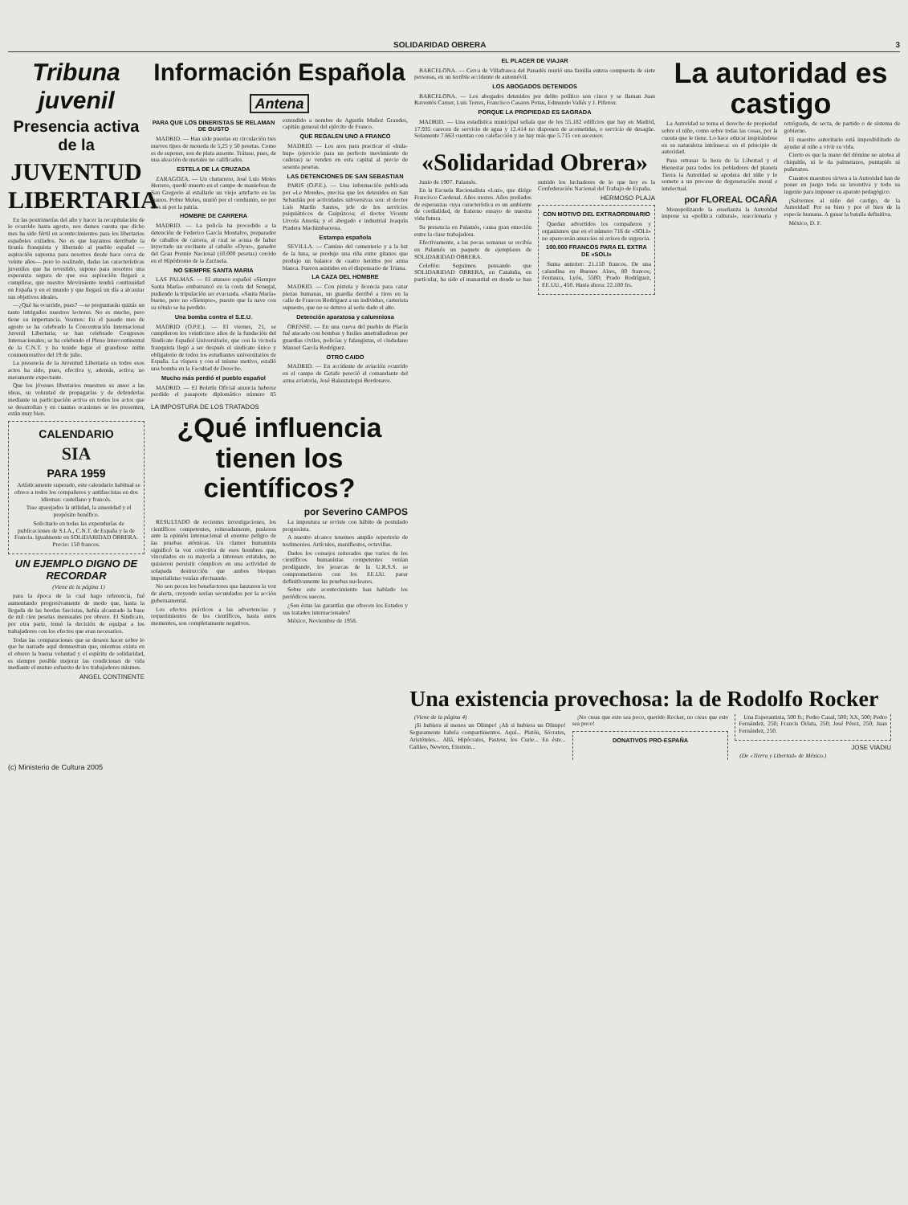SOLIDARIDAD OBRERA 3
Tribuna juvenil
Presencia activa de la
JUVENTUD LIBERTARIA
En las postrimerías del año y hacer la recapitulación de lo ocurrido hasta agosto, nos damos cuenta que dicho mes ha sido fértil en acontecimientos para los libertarios españoles exilados. No es que hayamos derribado la tiranía franquista y libertado al pueblo español —aspiración suprema para nosotros desde hace cerca de veinte años— pero lo realizado, dadas las características juveniles que ha revestido, supone para nosotros una esperanza segura de que esa aspiración llegará a cumplirse, que nuestro Movimiento tendrá continuidad en España y en el mundo y que llegará un día a alcanzar sus objetivos ideales.
—¿Qué ha ocurrido, pues? —se preguntarán quizás un tanto intrigados nuestros lectores. No es mucho, pero tiene su importancia. Veamos: En el pasado mes de agosto se ha celebrado la Concentración Internacional Juvenil Libertaria; se han celebrado Congresos Internacionales; se ha celebrado el Pleno Intercontinental de la C.N.T. y ha tenido lugar el grandioso mitin conmemorativo del 19 de julio.
La presencia de la Juventud Libertaria en todos esos actos ha sido, pues, efectiva y, además, activa; no meramente expectante.
Que los jóvenes libertarios muestren su amor a las ideas, su voluntad de propagarlas y de defenderlas mediante su participación activa en todos los actos que se desarrollan y en cuantas ocasiones se les presenten, están muy bien.
CALENDARIO
SIA
PARA 1959
Artísticamente superado, este calendario habitual se ofrece a todos los compañeros y antifascistas en dos idiomas: castellano y francés.
Trae aparejados la utilidad, la amenidad y el propósito benéfico.
Solicitarlo en todas las expendurías de publicaciones de S.I.A., C.N.T. de España y la de Francia. Igualmente en SOLIDARIDAD OBRERA. Precio: 150 francos.
UN EJEMPLO DIGNO DE RECORDAR
(Viene de la página 1)
para la época de la cual hago referencia, fué aumentando progresivamente de modo que, hasta la llegada de las hordas fascistas, había alcanzado la base de mil cien pesetas mensuales por obrero. El Sindicato, por otra parte, tomó la decisión de equipar a los trabajadores con los efectos que eran necesarios.
Todas las comparaciones que se deseen hacer sobre lo que he narrado aquí demuestran que, mientras exista en el obrero la buena voluntad y el espíritu de solidaridad, es siempre posible mejorar las condiciones de vida mediante el mutuo esfuerzo de los trabajadores mismos.
ANGEL CONTINENTE
Información Española Antena
PARA QUE LOS DINERISTAS SE RELAMAN DE GUSTO
MADRID. — Han sido puestas en circulación tres nuevos tipos de moneda de 5,25 y 50 pesetas. Como es de suponer, son de plata ausente. Trátase, pues, de una aleación de metales no calificados.
ESTELA DE LA CRUZADA
ZARAGOZA. — Un chatarrero, José Luis Moles Herrero, quedó muerto en el campo de maniobras de San Gregorio al estallarle un viejo artefacto en las manos. Pobre Moles, murió por el condumio, no por dios ni por la patria.
HOMBRE DE CARRERA
MADRID. — La policía ha procedido a la detención de Federico García Montalvo, preparador de caballos de carrera, al cual se acusa de haber inyectado un excitante al caballo «Dyur», ganador del Gran Premio Nacional (10.000 pesetas) corrido en el Hipódromo de la Zarzuela.
NO SIEMPRE SANTA MARIA
LAS PALMAS. — El atunero español «Siempre Santa María» embarrancó en la costa del Senegal, pudiendo la tripulación ser evacuada. «Santa María» bueno, pero no «Siempre», puesto que la nave con su rótulo se ha perdido.
Una bomba contra el S.E.U.
MADRID (O.P.E.). — El viernes, 21, se cumplieron los veinticinco años de la fundación del Sindicato Español Universitario, que con la victoria franquista llegó a ser después el sindicato único y obligatorio de todos los estudiantes universitarios de España. La víspera y con el mismo motivo, estalló una bomba en la Facultad de Derecho.
Mucho más perdió el pueblo español
MADRID. — El Boletín Oficial anuncia haberse perdido el pasaporte diplomático número 85 extendido a nombre de Agustín Muñoz Grandes, capitán general del ejército de Franco.
QUE REGALEN UNO A FRANCO
MADRID. — Los aros para practicar el «hula-hup» (ejercicio para un perfecto movimiento de caderas) se venden en esta capital al precio de sesenta pesetas.
LAS DETENCIONES DE SAN SEBASTIAN
PARIS (O.P.E.). — Una información publicada por «Le Monde», precisa que los detenidos en San Sebastián por actividades subversivas son: el doctor Luis Martín Santos, jefe de los servicios psiquiátricos de Guipúzcoa; el doctor Vicente Urcola Ansola; y el abogado e industrial Joaquín Pradera Machimbarrena.
Estampa española
SEVILLA. — Camino del cementerio y a la luz de la luna, se produjo una riña entre gitanos que produjo un balance de cuatro heridos por arma blanca. Fueron asistidos en el dispensario de Triana.
LA CAZA DEL HOMBRE
MADRID. — Con pistola y licencia para cazar piezas humanas, un guardia derribó a tiros en la calle de Francos Rodríguez a un individuo, carterista supuesto, que no se detuvo al serle dado el alto.
Detención aparatosa y calumniosa
ORENSE. — En una cueva del pueblo de Placín fué atacado con bombas y fusiles ametralladoras por guardias civiles, policías y falangistas, el ciudadano Manuel García Rodríguez.
OTRO CAIDO
MADRID. — En accidente de aviación ocurrido en el campo de Getafe pereció el comandante del arma aviatoria, José Balanzategui Bordonave.
LA IMPOSTURA DE LOS TRATADOS
¿Qué influencia tienen los científicos?
por Severino CAMPOS
RESULTADO de recientes investigaciones, los científicos competentes, reiteradamente, pusieron ante la opinión internacional el enorme peligro de las pruebas atómicas. Un clamor humanista significó la voz colectiva de esos hombres que, vinculados en su mayoría a intereses estatales, no quisieron persistir cómplices en una actividad de solapada destrucción que ambos bloques imperialistas venían efectuando.
No son pocos los benefactores que lanzaron la voz de alerta, creyendo serían secundados por la acción gubernamental.
Los efectos prácticos a las advertencias y requerimientos de los científicos, hasta estos momentos, son completamente negativos.
La impostura se reviste con hábito de postulado progresista.
A nuestro alcance tenemos amplio repertorio de testimonios. Artículos, manifiestos, octavillas.
Dados los consejos reiterados que varios de los científicos humanistas competentes venían prodigando, los jerarcas de la U.R.S.S. se comprometieron con los EE.UU. parar definitivamente las pruebas nucleares.
Sobre este acontecimiento han hablado los periódicos suecos.
¿Son éstas las garantías que ofrecen los Estados y sus tratados internacionales?
México, Noviembre de 1958.
EL PLACER DE VIAJAR
BARCELONA. — Cerca de Villafranca del Panadés murió una familia entera compuesta de siete personas, en un terrible accidente de automóvil.
LOS ABOGADOS DETENIDOS
BARCELONA. — Los abogados detenidos por delito político son cinco y se llaman Juan Raventós Carner, Luis Torres, Francisco Casares Potau, Edmundo Vallés y J. Piferrer.
PORQUE LA PROPIEDAD ES SAGRADA
MADRID. — Una estadística municipal señala que de los 55.182 edificios que hay en Madrid, 17.935 carecen de servicio de agua y 12.414 no disponen de acometidas, o servicio de desagüe. Solamente 7.663 cuentan con calefacción y no hay más que 5.715 con ascensor.
«Solidaridad Obrera»
Junio de 1907. Palamós.
En la Escuela Racionalista «Luz», que dirige Francisco Cardenal. Años mozos. Años preñados de esperanzas cuya característica es un ambiente de cordialidad, de fraterno ensayo de nuestra vida futura.
Su presencia en Palamós, causa gran emoción entre la clase trabajadora.
Efectivamente, a las pocas semanas se recibía en Palamós un paquete de ejemplares de SOLIDARIDAD OBRERA.
Colofón: Seguimos pensando que SOLIDARIDAD OBRERA, en Cataluña, en particular, ha sido el manantial en donde se han nutrido los luchadores de lo que hoy es la Confederación Nacional del Trabajo de España.
HERMOSO PLAJA
CON MOTIVO DEL EXTRAORDINARIO
Quedan advertidos los compañeros y organismos que en el número 716 de «SOLI» no aparecerán anuncios ni avisos de urgencia.
100.000 FRANCOS PARA EL EXTRA DE «SOLI»
Suma anterior: 21.150 francos. De una calandina en Buenos Aires, 80 francos; Fontaura, Lyón, 5500; Prado Rodríguez, EE.UU., 450. Hasta ahora: 22.180 frs.
La autoridad es castigo
La Autoridad se toma el derecho de propiedad sobre el niño, como sobre todas las cosas, por la cuenta que le tiene. Lo hace educar inspirándose en su naturaleza intrínseca: en el principio de autoridad.
Para retrasar la hora de la Libertad y el Bienestar para todos los pobladores del planeta Tierra la Autoridad se apodera del niño y lo somete a un proceso de degeneración moral e intelectual.
por FLOREAL OCAÑA
Monopolizando la enseñanza la Autoridad impone su «política cultural», reaccionaria y retrógrada, de secta, de partido o de sistema de gobierno.
El maestro autoritario está imposibilitado de ayudar al niño a vivir su vida.
Cierto es que la mano del dómine no azotea al chiquitín, ni le da palmetazos, puntapiés ni puñetazos.
Cuantos maestros sirven a la Autoridad han de poner en juego toda su inventiva y todo su ingenio para imponer su aparato pedagógico.
¡Salvemos al niño del castigo, de la Autoridad! Por su bien y por el bien de la especie humana. A ganar la batalla definitiva.
México, D. F.
Una existencia provechosa: la de Rodolfo Rocker
(Viene de la página 4)
¡Si hubiera al menos un Olimpo! ¡Ah si hubiera un Olimpo! Seguramente habría compartimentos. Aquí... Platón, Sócrates, Aristóteles... Allá, Hipócrates, Pasteur, los Curie... En éste... Galileo, Newton, Einstein...
¡No creas que esto sea poco, querido Rocker, no creas que esto sea poco!
DONATIVOS PRO-ESPAÑA
Una Esperantista, 500 fr.; Pedro Casal, 500; XX, 500; Pedro Fernández, 250; Francis Orlata, 250; José Pérez, 250; Juan Fernández, 250.
JOSE VIADIU
(De «Tierra y Libertad» de México.)
(c) Ministerio de Cultura 2005